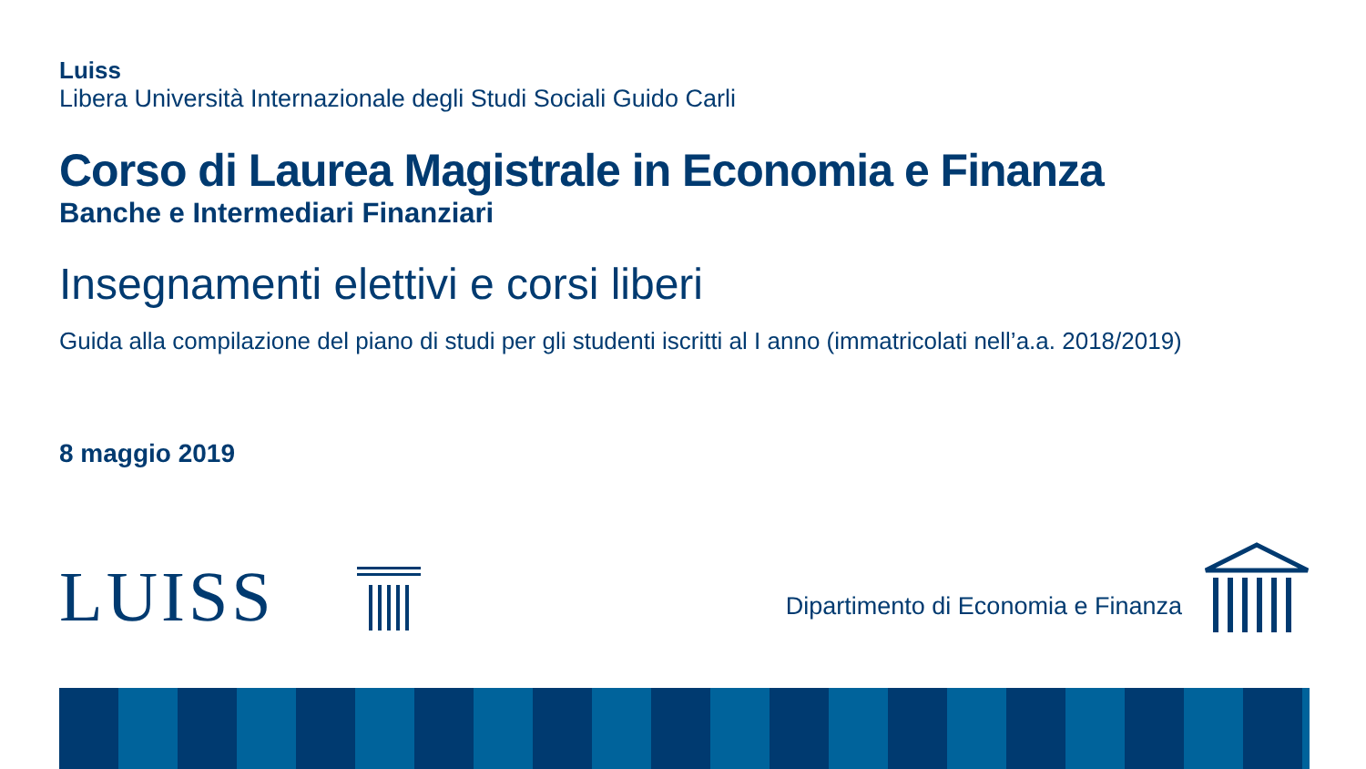Luiss
Libera Università Internazionale degli Studi Sociali Guido Carli
Corso di Laurea Magistrale in Economia e Finanza
Banche e Intermediari Finanziari
Insegnamenti elettivi e corsi liberi
Guida alla compilazione del piano di studi per gli studenti iscritti al I anno (immatricolati nell’a.a. 2018/2019)
8 maggio 2019
LUISS
Dipartimento di Economia e Finanza